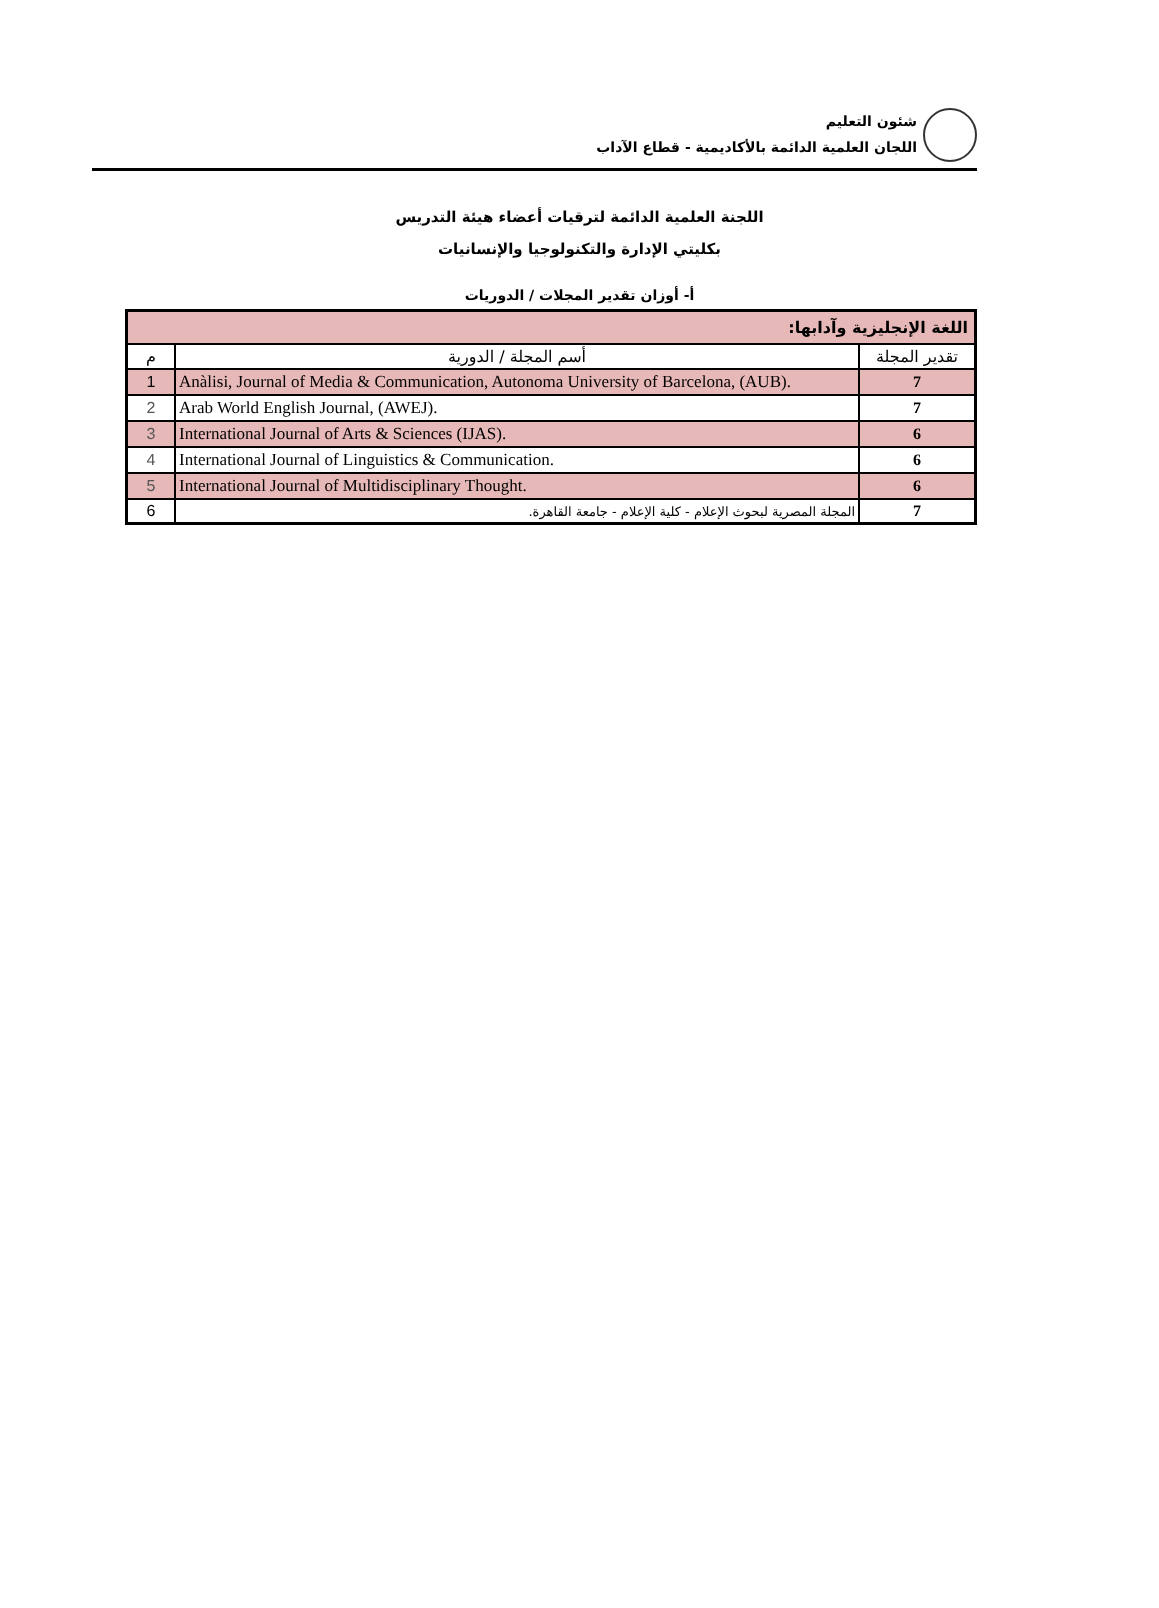شئون التعليم
اللجان العلمية الدائمة بالأكاديمية - قطاع الآداب
اللجنة العلمية الدائمة لترقيات أعضاء هيئة التدريس
بكليتي الإدارة والتكنولوجيا والإنسانيات
أ- أوزان تقدير المجلات / الدوريات
| اللغة الإنجليزية وآدابها: | | |
| --- | --- | --- |
| م | أسم المجلة / الدورية | تقدير المجلة |
| 1 | Anàlisi, Journal of Media & Communication, Autonoma University of Barcelona, (AUB). | 7 |
| 2 | Arab World English Journal, (AWEJ). | 7 |
| 3 | International Journal of Arts & Sciences (IJAS). | 6 |
| 4 | International Journal of Linguistics & Communication. | 6 |
| 5 | International Journal of Multidisciplinary Thought. | 6 |
| 6 | المجلة المصرية لبحوث الإعلام - كلية الإعلام - جامعة القاهرة. | 7 |